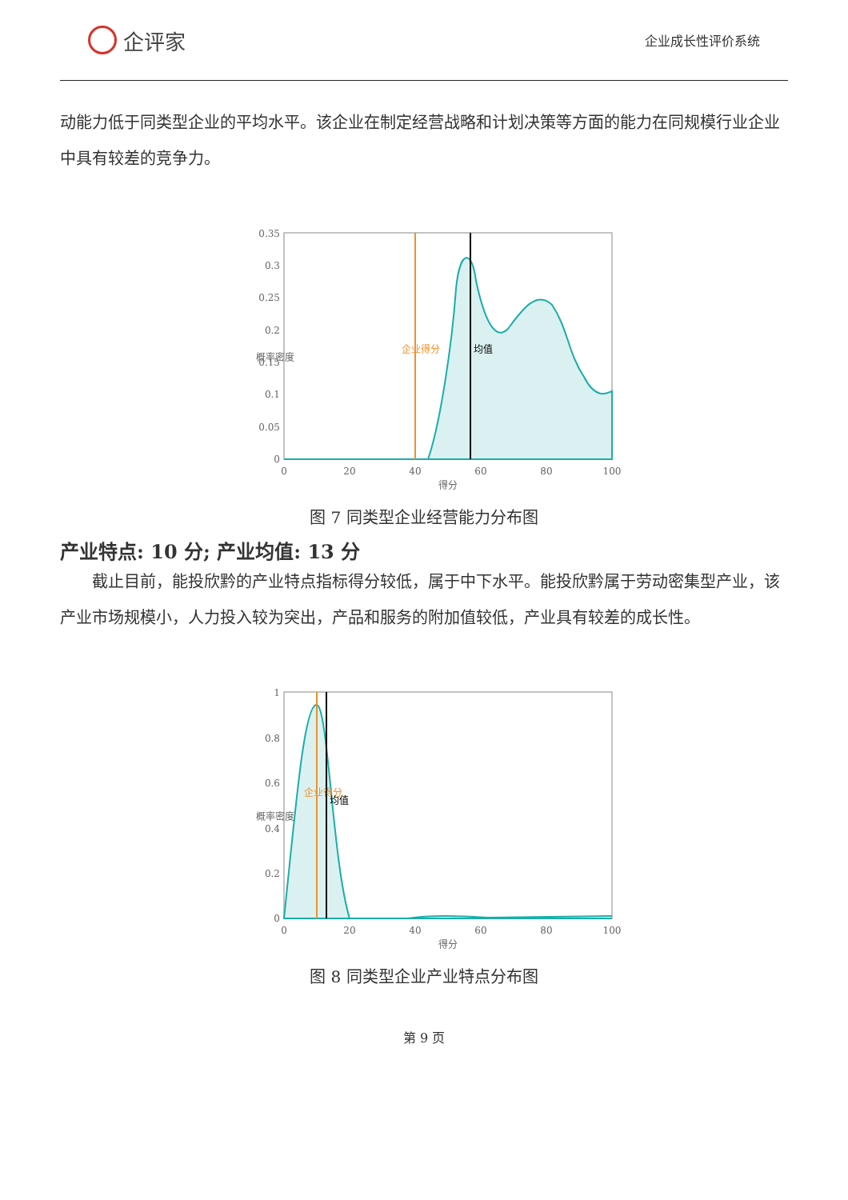企评家
企业成长性评价系统
动能力低于同类型企业的平均水平。该企业在制定经营战略和计划决策等方面的能力在同规模行业企业中具有较差的竞争力。
0.35
0.3
0.25
0.2
0.15
0.1
0.05
0
0
20
40
60
80
100
得分
概率密度
企业得分
均值
图 7 同类型企业经营能力分布图
产业特点: 10 分; 产业均值: 13 分
截止目前，能投欣黔的产业特点指标得分较低，属于中下水平。能投欣黔属于劳动密集型产业，该产业市场规模小，人力投入较为突出，产品和服务的附加值较低，产业具有较差的成长性。
1
0.8
0.6
0.4
0.2
0
0
20
40
60
80
100
得分
概率密度
企业得分
均值
图 8 同类型企业产业特点分布图
第 9 页